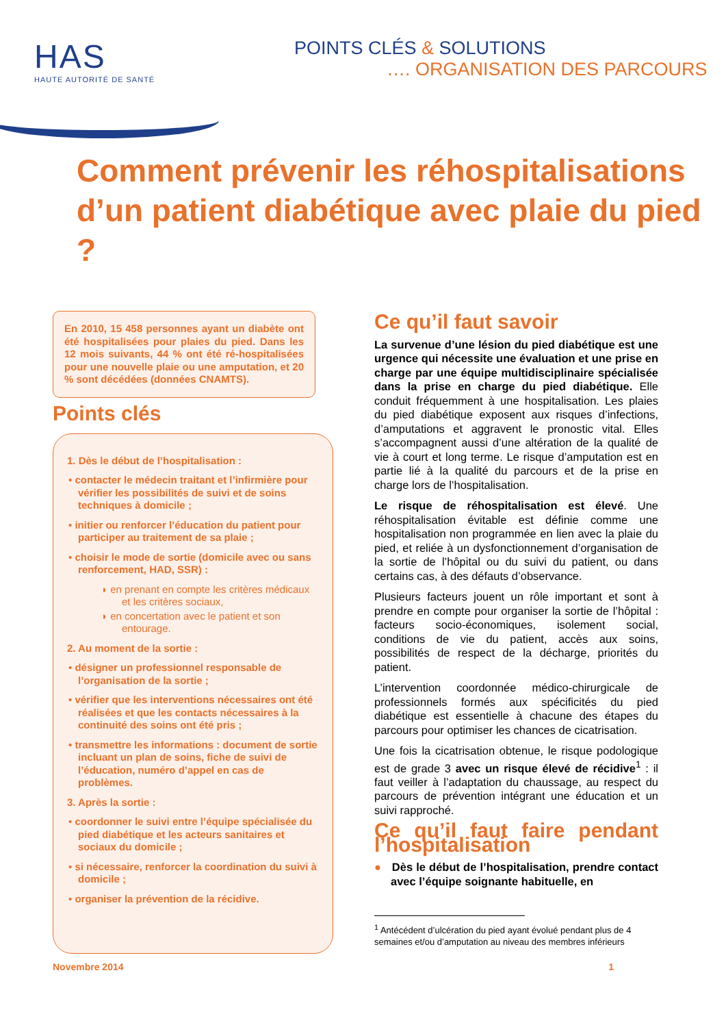HAS
HAUTE AUTORITÉ DE SANTÉ
POINTS CLÉS & SOLUTIONS
…. ORGANISATION DES PARCOURS
Comment prévenir les réhospitalisations d’un patient diabétique avec plaie du pied ?
En 2010, 15 458 personnes ayant un diabète ont été hospitalisées pour plaies du pied. Dans les 12 mois suivants, 44 % ont été ré-hospitalisées pour une nouvelle plaie ou une amputation, et 20 % sont décédées (données CNAMTS).
Points clés
1. Dès le début de l’hospitalisation :
• contacter le médecin traitant et l’infirmière pour vérifier les possibilités de suivi et de soins techniques à domicile ;
• initier ou renforcer l’éducation du patient pour participer au traitement de sa plaie ;
• choisir le mode de sortie (domicile avec ou sans renforcement, HAD, SSR) :
◗ en prenant en compte les critères médicaux et les critères sociaux,
◗ en concertation avec le patient et son entourage.
2. Au moment de la sortie :
• désigner un professionnel responsable de l’organisation de la sortie ;
• vérifier que les interventions nécessaires ont été réalisées et que les contacts nécessaires à la continuité des soins ont été pris ;
• transmettre les informations : document de sortie incluant un plan de soins, fiche de suivi de l’éducation, numéro d’appel en cas de problèmes.
3. Après la sortie :
• coordonner le suivi entre l’équipe spécialisée du pied diabétique et les acteurs sanitaires et sociaux du domicile ;
• si nécessaire, renforcer la coordination du suivi à domicile ;
• organiser la prévention de la récidive.
Ce qu’il faut savoir
La survenue d’une lésion du pied diabétique est une urgence qui nécessite une évaluation et une prise en charge par une équipe multidisciplinaire spécialisée dans la prise en charge du pied diabétique. Elle conduit fréquemment à une hospitalisation. Les plaies du pied diabétique exposent aux risques d’infections, d’amputations et aggravent le pronostic vital. Elles s’accompagnent aussi d’une altération de la qualité de vie à court et long terme. Le risque d’amputation est en partie lié à la qualité du parcours et de la prise en charge lors de l’hospitalisation.
Le risque de réhospitalisation est élevé. Une réhospitalisation évitable est définie comme une hospitalisation non programmée en lien avec la plaie du pied, et reliée à un dysfonctionnement d’organisation de la sortie de l’hôpital ou du suivi du patient, ou dans certains cas, à des défauts d’observance.
Plusieurs facteurs jouent un rôle important et sont à prendre en compte pour organiser la sortie de l’hôpital : facteurs socio-économiques, isolement social, conditions de vie du patient, accès aux soins, possibilités de respect de la décharge, priorités du patient.
L’intervention coordonnée médico-chirurgicale de professionnels formés aux spécificités du pied diabétique est essentielle à chacune des étapes du parcours pour optimiser les chances de cicatrisation.
Une fois la cicatrisation obtenue, le risque podologique est de grade 3 avec un risque élevé de récidive<sup>1</sup> : il faut veiller à l’adaptation du chaussage, au respect du parcours de prévention intégrant une éducation et un suivi rapproché.
Ce qu’il faut faire pendant l’hospitalisation
● Dès le début de l’hospitalisation, prendre contact avec l’équipe soignante habituelle, en
<sup>1</sup> Antécédent d’ulcération du pied ayant évolué pendant plus de 4 semaines et/ou d’amputation au niveau des membres inférieurs
Novembre 2014 1